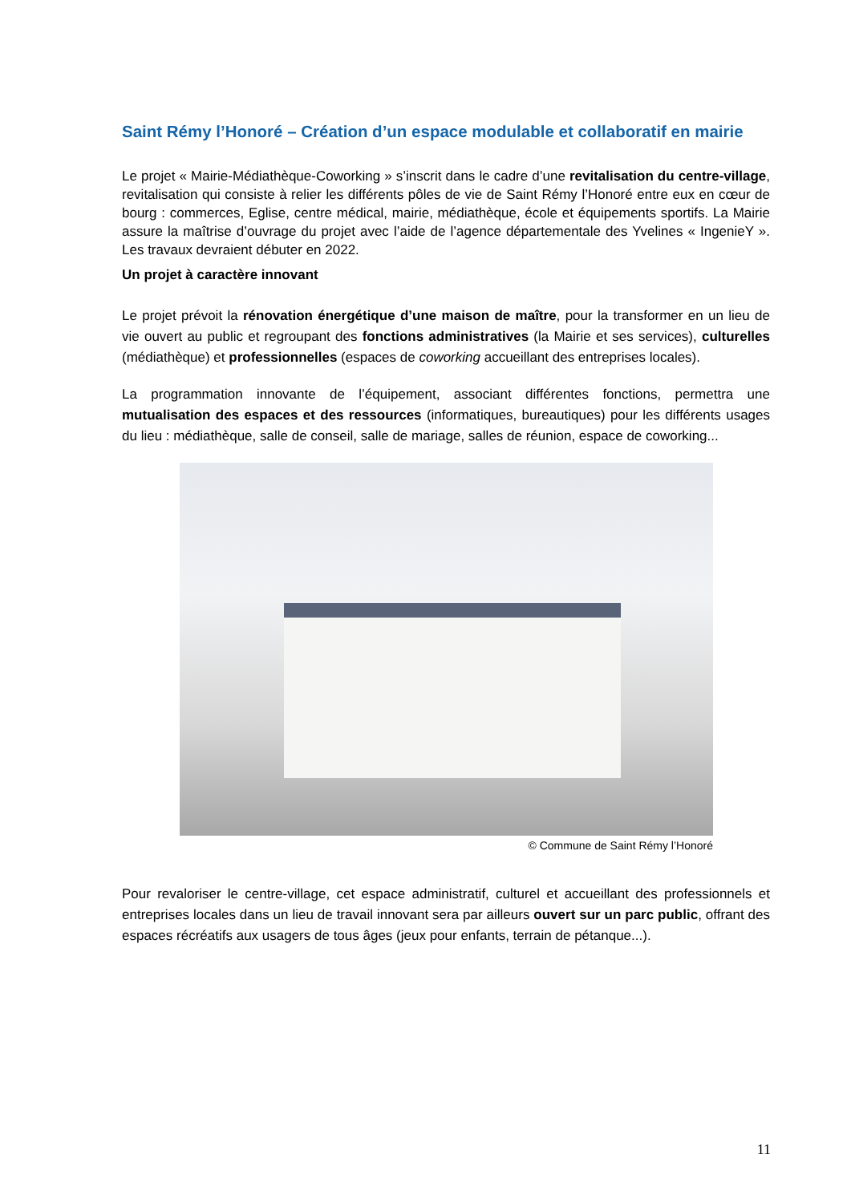Saint Rémy l’Honoré – Création d’un espace modulable et collaboratif en mairie
Le projet « Mairie-Médiathèque-Coworking » s’inscrit dans le cadre d’une revitalisation du centre-village, revitalisation qui consiste à relier les différents pôles de vie de Saint Rémy l’Honoré entre eux en cœur de bourg : commerces, Eglise, centre médical, mairie, médiathèque, école et équipements sportifs. La Mairie assure la maîtrise d’ouvrage du projet avec l’aide de l’agence départementale des Yvelines « IngenieY ». Les travaux devraient débuter en 2022.
Un projet à caractère innovant
Le projet prévoit la rénovation énergétique d’une maison de maître, pour la transformer en un lieu de vie ouvert au public et regroupant des fonctions administratives (la Mairie et ses services), culturelles (médiathèque) et professionnelles (espaces de coworking accueillant des entreprises locales).
La programmation innovante de l’équipement, associant différentes fonctions, permettra une mutualisation des espaces et des ressources (informatiques, bureautiques) pour les différents usages du lieu : médiathèque, salle de conseil, salle de mariage, salles de réunion, espace de coworking...
© Commune de Saint Rémy l’Honoré
Pour revaloriser le centre-village, cet espace administratif, culturel et accueillant des professionnels et entreprises locales dans un lieu de travail innovant sera par ailleurs ouvert sur un parc public, offrant des espaces récréatifs aux usagers de tous âges (jeux pour enfants, terrain de pétanque...).
11